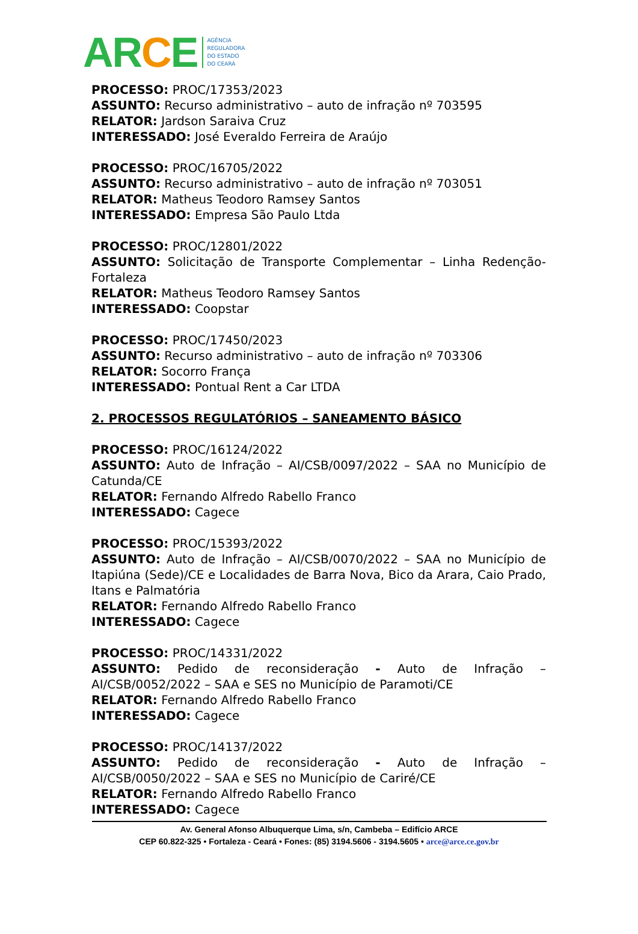ARCE
AGÊNCIA
REGULADORA
DO ESTADO
DO CEARÁ
PROCESSO: PROC/17353/2023
ASSUNTO: Recurso administrativo – auto de infração nº 703595
RELATOR: Jardson Saraiva Cruz
INTERESSADO: José Everaldo Ferreira de Araújo
PROCESSO: PROC/16705/2022
ASSUNTO: Recurso administrativo – auto de infração nº 703051
RELATOR: Matheus Teodoro Ramsey Santos
INTERESSADO: Empresa São Paulo Ltda
PROCESSO: PROC/12801/2022
ASSUNTO: Solicitação de Transporte Complementar – Linha Redenção-Fortaleza
RELATOR: Matheus Teodoro Ramsey Santos
INTERESSADO: Coopstar
PROCESSO: PROC/17450/2023
ASSUNTO: Recurso administrativo – auto de infração nº 703306
RELATOR: Socorro França
INTERESSADO: Pontual Rent a Car LTDA
2. PROCESSOS REGULATÓRIOS – SANEAMENTO BÁSICO
PROCESSO: PROC/16124/2022
ASSUNTO: Auto de Infração – AI/CSB/0097/2022 – SAA no Município de Catunda/CE
RELATOR: Fernando Alfredo Rabello Franco
INTERESSADO: Cagece
PROCESSO: PROC/15393/2022
ASSUNTO: Auto de Infração – AI/CSB/0070/2022 – SAA no Município de Itapiúna (Sede)/CE e Localidades de Barra Nova, Bico da Arara, Caio Prado, Itans e Palmatória
RELATOR: Fernando Alfredo Rabello Franco
INTERESSADO: Cagece
PROCESSO: PROC/14331/2022
ASSUNTO: Pedido de reconsideração - Auto de Infração – AI/CSB/0052/2022 – SAA e SES no Município de Paramoti/CE
RELATOR: Fernando Alfredo Rabello Franco
INTERESSADO: Cagece
PROCESSO: PROC/14137/2022
ASSUNTO: Pedido de reconsideração - Auto de Infração – AI/CSB/0050/2022 – SAA e SES no Município de Cariré/CE
RELATOR: Fernando Alfredo Rabello Franco
INTERESSADO: Cagece
Av. General Afonso Albuquerque Lima, s/n, Cambeba – Edifício ARCE
CEP 60.822-325 • Fortaleza - Ceará • Fones: (85) 3194.5606 - 3194.5605 • arce@arce.ce.gov.br